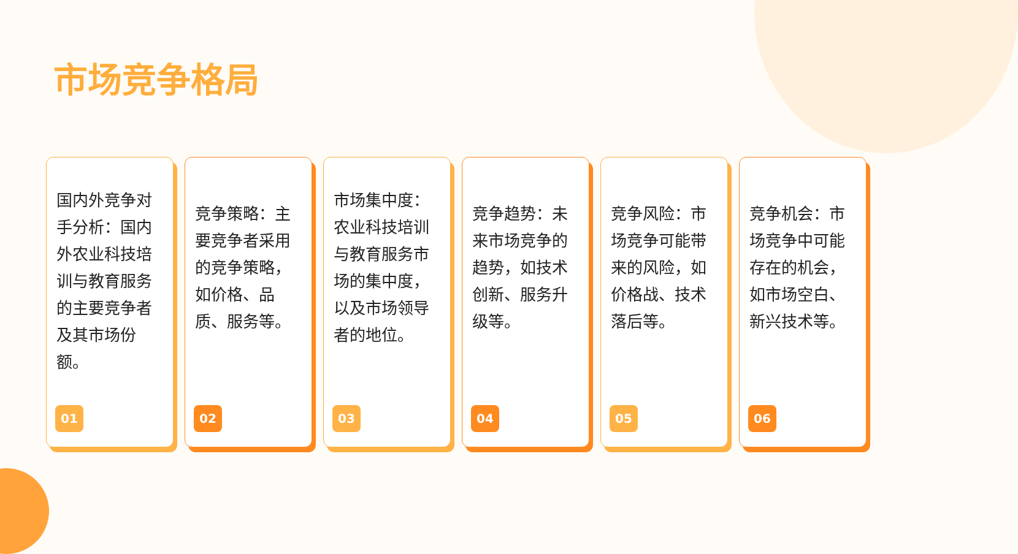市场竞争格局
国内外竞争对手分析：国内外农业科技培训与教育服务的主要竞争者及其市场份额。
01
竞争策略：主要竞争者采用的竞争策略，如价格、品质、服务等。
02
市场集中度：农业科技培训与教育服务市场的集中度，以及市场领导者的地位。
03
竞争趋势：未来市场竞争的趋势，如技术创新、服务升级等。
04
竞争风险：市场竞争可能带来的风险，如价格战、技术落后等。
05
竞争机会：市场竞争中可能存在的机会，如市场空白、新兴技术等。
06